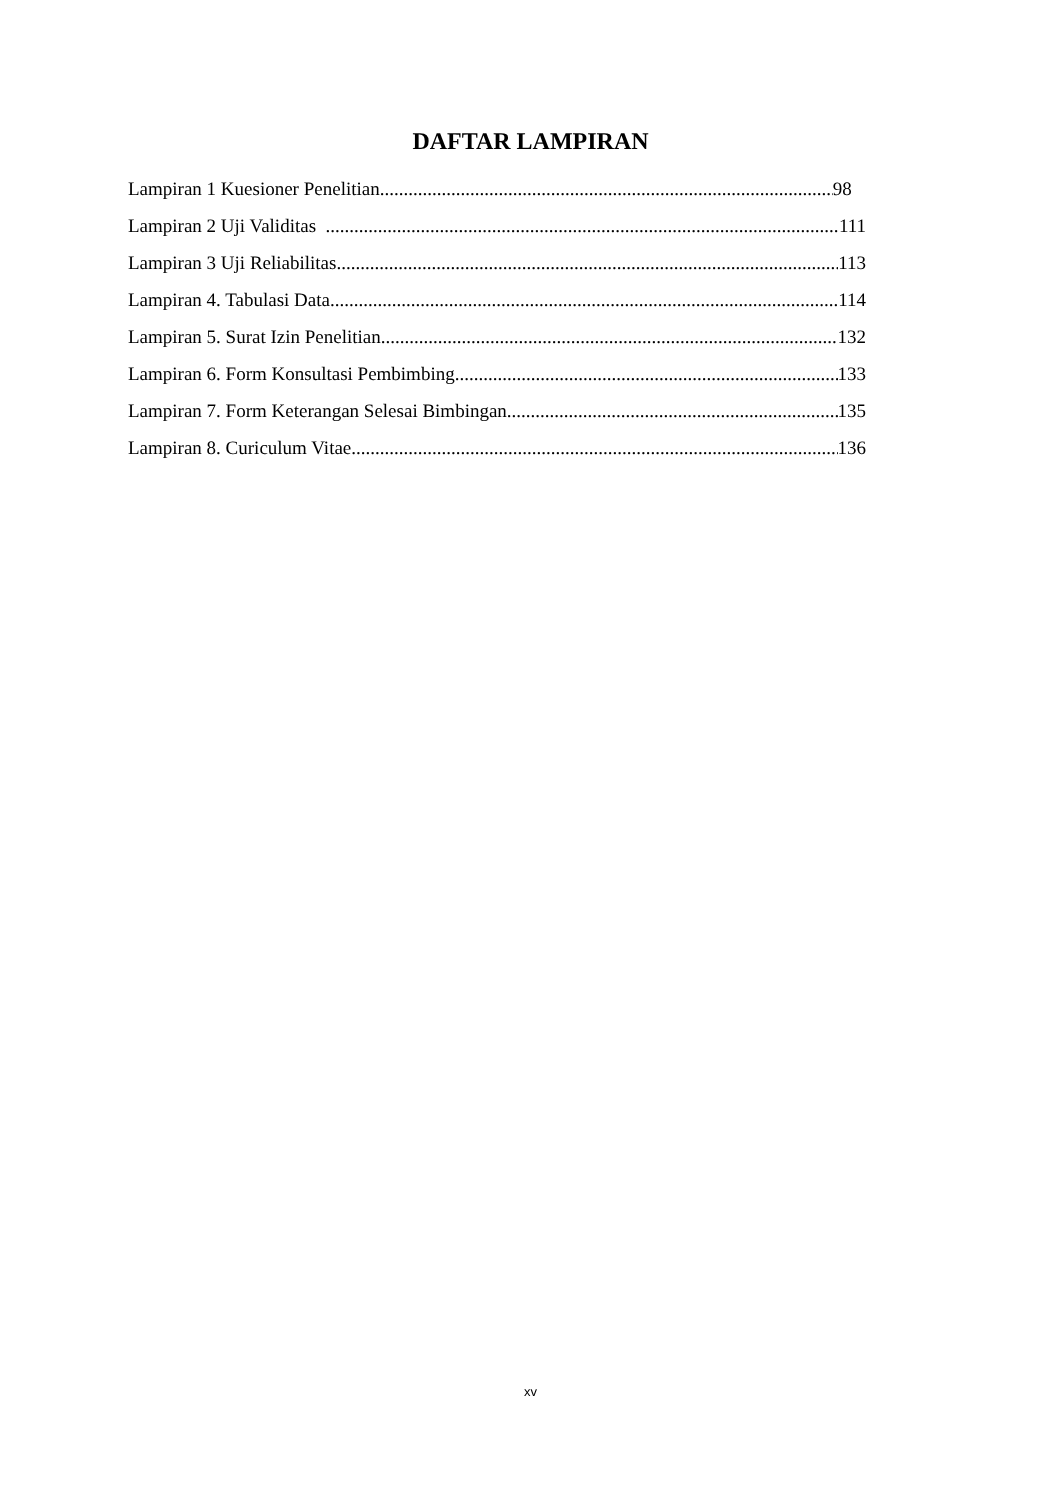DAFTAR LAMPIRAN
Lampiran 1 Kuesioner Penelitian 98
Lampiran 2 Uji Validitas 111
Lampiran 3 Uji Reliabilitas 113
Lampiran 4. Tabulasi Data 114
Lampiran 5. Surat Izin Penelitian 132
Lampiran 6. Form Konsultasi Pembimbing 133
Lampiran 7. Form Keterangan Selesai Bimbingan 135
Lampiran 8. Curiculum Vitae 136
xv